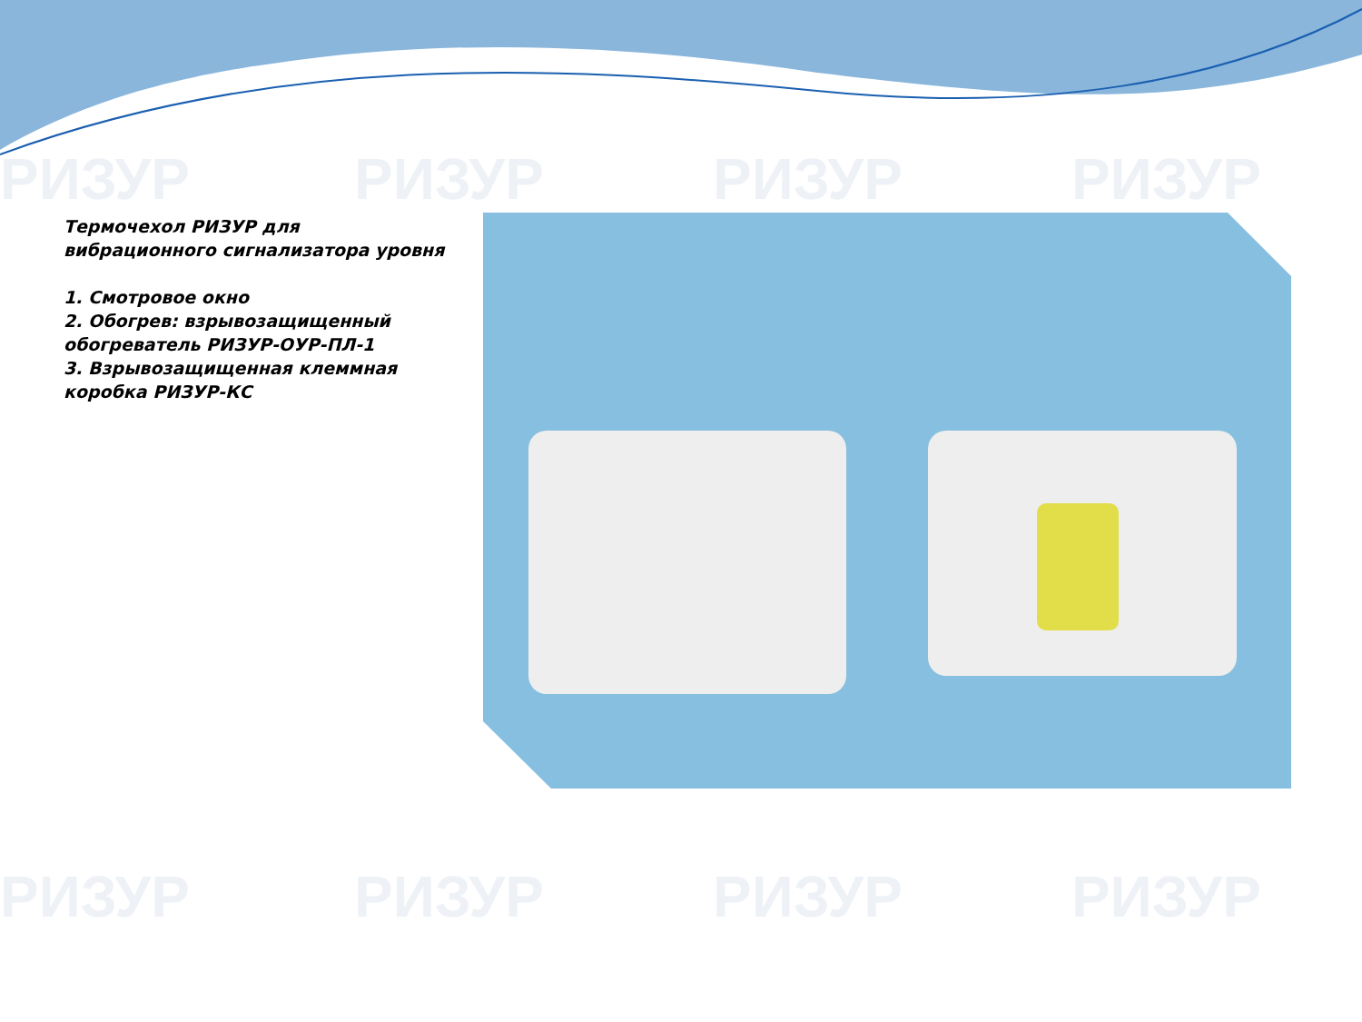РИЗУР РИЗУР РИЗУР РИЗУР
РИЗУР РИЗУР РИЗУР РИЗУР
Термочехол РИЗУР для вибрационного сигнализатора уровня
1. Смотровое окно
2. Обогрев: взрывозащищенный обогреватель РИЗУР-ОУР-ПЛ-1
3. Взрывозащищенная клеммная коробка РИЗУР-КС